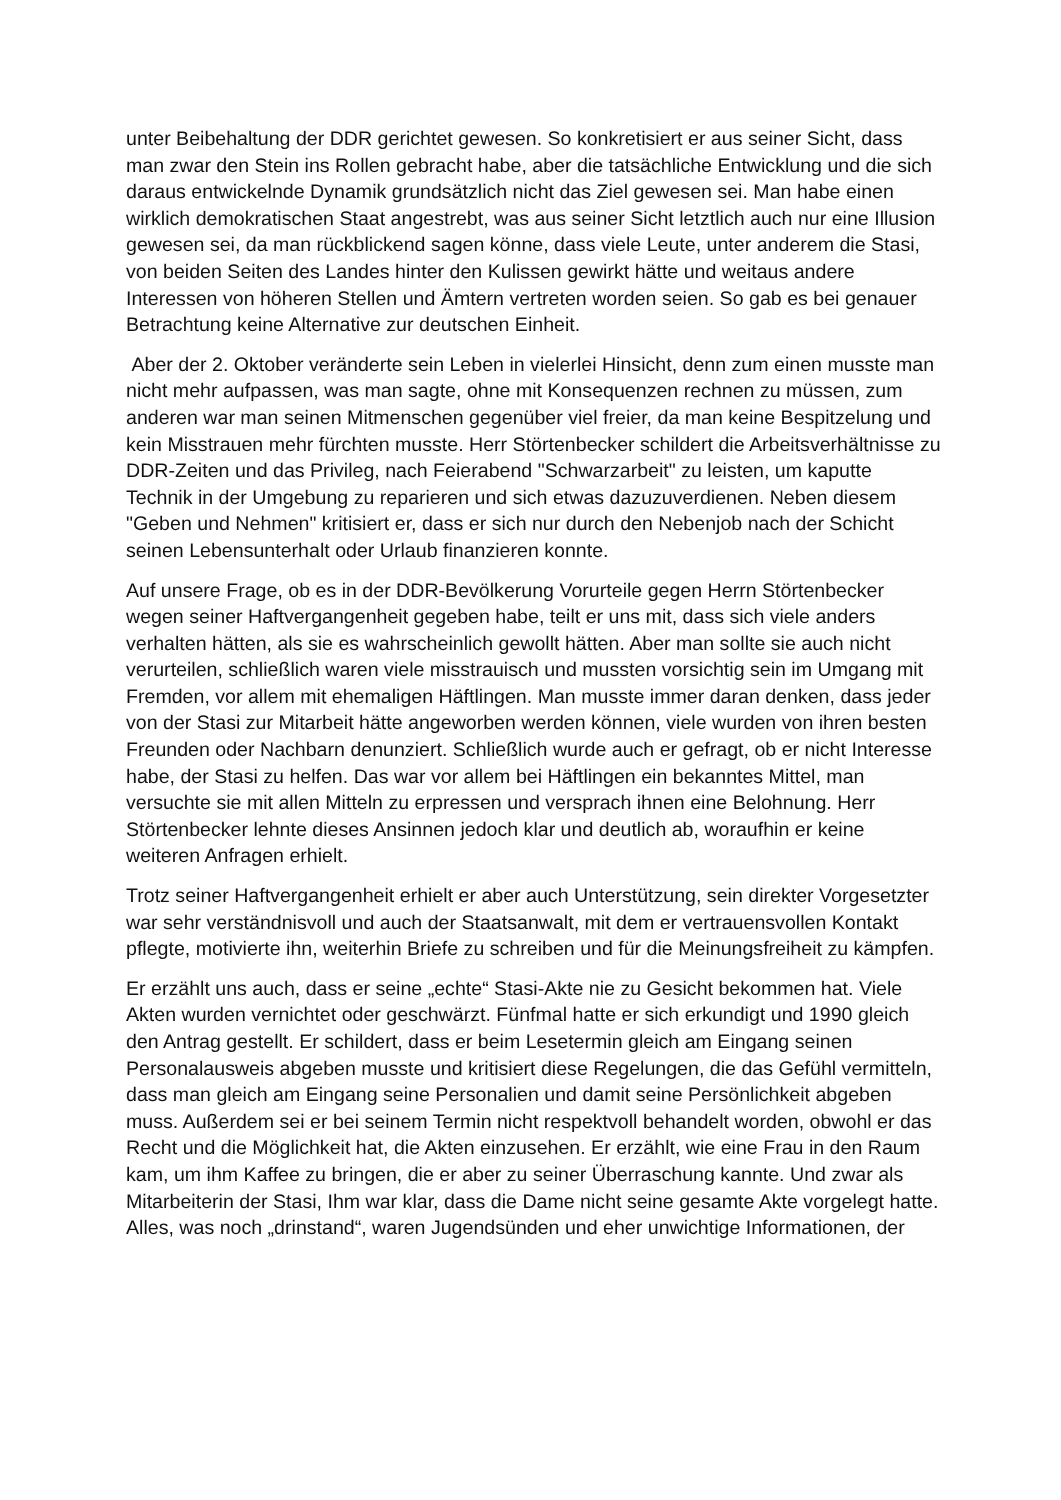unter Beibehaltung der DDR gerichtet gewesen. So konkretisiert er aus seiner Sicht, dass man zwar den Stein ins Rollen gebracht habe, aber die tatsächliche Entwicklung und die sich daraus entwickelnde Dynamik grundsätzlich nicht das Ziel gewesen sei. Man habe einen wirklich demokratischen Staat angestrebt, was aus seiner Sicht letztlich auch nur eine Illusion gewesen sei, da man rückblickend sagen könne, dass viele Leute, unter anderem die Stasi, von beiden Seiten des Landes hinter den Kulissen gewirkt hätte und weitaus andere Interessen von höheren Stellen und Ämtern vertreten worden seien. So gab es bei genauer Betrachtung keine Alternative zur deutschen Einheit.
Aber der 2. Oktober veränderte sein Leben in vielerlei Hinsicht, denn zum einen musste man nicht mehr aufpassen, was man sagte, ohne mit Konsequenzen rechnen zu müssen, zum anderen war man seinen Mitmenschen gegenüber viel freier, da man keine Bespitzelung und kein Misstrauen mehr fürchten musste. Herr Störtenbecker schildert die Arbeitsverhältnisse zu DDR-Zeiten und das Privileg, nach Feierabend "Schwarzarbeit" zu leisten, um kaputte Technik in der Umgebung zu reparieren und sich etwas dazuzuverdienen. Neben diesem "Geben und Nehmen" kritisiert er, dass er sich nur durch den Nebenjob nach der Schicht seinen Lebensunterhalt oder Urlaub finanzieren konnte.
Auf unsere Frage, ob es in der DDR-Bevölkerung Vorurteile gegen Herrn Störtenbecker wegen seiner Haftvergangenheit gegeben habe, teilt er uns mit, dass sich viele anders verhalten hätten, als sie es wahrscheinlich gewollt hätten. Aber man sollte sie auch nicht verurteilen, schließlich waren viele misstrauisch und mussten vorsichtig sein im Umgang mit Fremden, vor allem mit ehemaligen Häftlingen. Man musste immer daran denken, dass jeder von der Stasi zur Mitarbeit hätte angeworben werden können, viele wurden von ihren besten Freunden oder Nachbarn denunziert. Schließlich wurde auch er gefragt, ob er nicht Interesse habe, der Stasi zu helfen. Das war vor allem bei Häftlingen ein bekanntes Mittel, man versuchte sie mit allen Mitteln zu erpressen und versprach ihnen eine Belohnung. Herr Störtenbecker lehnte dieses Ansinnen jedoch klar und deutlich ab, woraufhin er keine weiteren Anfragen erhielt.
Trotz seiner Haftvergangenheit erhielt er aber auch Unterstützung, sein direkter Vorgesetzter war sehr verständnisvoll und auch der Staatsanwalt, mit dem er vertrauensvollen Kontakt pflegte, motivierte ihn, weiterhin Briefe zu schreiben und für die Meinungsfreiheit zu kämpfen.
Er erzählt uns auch, dass er seine „echte“ Stasi-Akte nie zu Gesicht bekommen hat. Viele Akten wurden vernichtet oder geschwärzt. Fünfmal hatte er sich erkundigt und 1990 gleich den Antrag gestellt. Er schildert, dass er beim Lesetermin gleich am Eingang seinen Personalausweis abgeben musste und kritisiert diese Regelungen, die das Gefühl vermitteln, dass man gleich am Eingang seine Personalien und damit seine Persönlichkeit abgeben muss. Außerdem sei er bei seinem Termin nicht respektvoll behandelt worden, obwohl er das Recht und die Möglichkeit hat, die Akten einzusehen. Er erzählt, wie eine Frau in den Raum kam, um ihm Kaffee zu bringen, die er aber zu seiner Überraschung kannte. Und zwar als Mitarbeiterin der Stasi, Ihm war klar, dass die Dame nicht seine gesamte Akte vorgelegt hatte. Alles, was noch „drinstand“, waren Jugendsünden und eher unwichtige Informationen, der